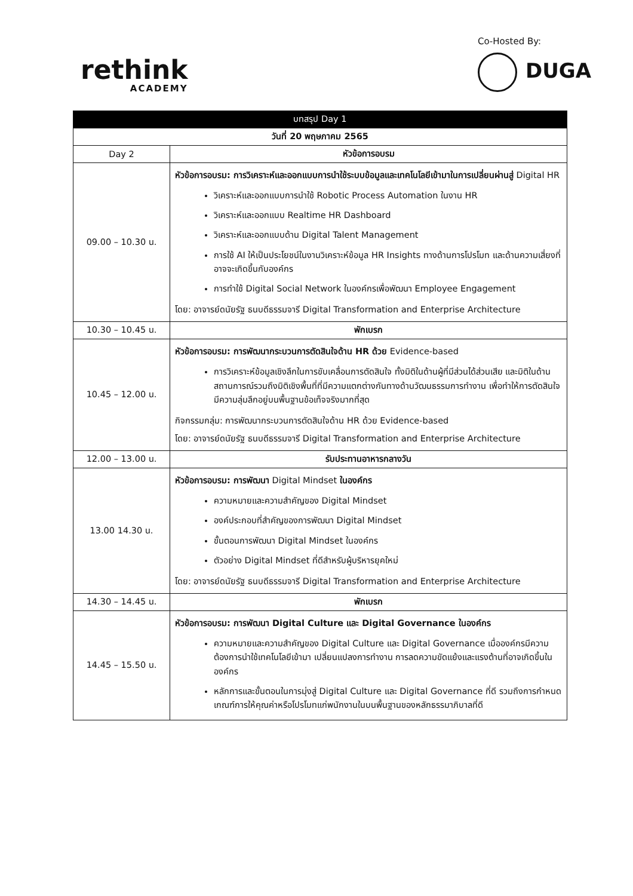rethink
ACADEMY
Co-Hosted By:
DUGA
| บทสรุป Day 1 | |
| --- | --- |
| วันที่ 20 พฤษภาคม 2565 | |
| Day 2 | หัวข้อการอบรม |
| 09.00 – 10.30 น. | หัวข้อการอบรม: การวิเคราะห์และออกแบบการนำใช้ระบบข้อมูลและเทคโนโลยีเข้ามาในการเปลี่ยนผ่านสู่ Digital HR วิเคราะห์และออกแบบการนำใช้ Robotic Process Automation ในงาน HR วิเคราะห์และออกแบบ Realtime HR Dashboard วิเคราะห์และออกแบบด้าน Digital Talent Management การใช้ AI ให้เป็นประโยชน์ในงานวิเคราะห์ข้อมูล HR Insights ทางด้านการโปรโมท และด้านความเสี่ยงที่อาจจะเกิดขึ้นกับองค์กร การทำใช้ Digital Social Network ในองค์กรเพื่อพัฒนา Employee Engagement โดย: อาจารย์ดนัยรัฐ ธนบดีธรรมจารี Digital Transformation and Enterprise Architecture |
| 10.30 – 10.45 น. | พักเบรก |
| 10.45 – 12.00 น. | หัวข้อการอบรม: การพัฒนากระบวนการตัดสินใจด้าน HR ด้วย Evidence-based การวิเคราะห์ข้อมูลเชิงลึกในการขับเคลื่อนการตัดสินใจ ทั้งมิติในด้านผู้ที่มีส่วนได้ส่วนเสีย และมิติในด้านสถานการณ์รวมถึงมิติเชิงพื้นที่ที่มีความแตกต่างกันทางด้านวัฒนธรรมการทำงาน เพื่อทำให้การตัดสินใจมีความลุ่มลึกอยู่บนพื้นฐานข้อเท็จจริงมากที่สุด กิจกรรมกลุ่ม: การพัฒนากระบวนการตัดสินใจด้าน HR ด้วย Evidence-based โดย: อาจารย์ดนัยรัฐ ธนบดีธรรมจารี Digital Transformation and Enterprise Architecture |
| 12.00 – 13.00 น. | รับประทานอาหารกลางวัน |
| 13.00 14.30 น. | หัวข้อการอบรม: การพัฒนา Digital Mindset ในองค์กร ความหมายและความสำคัญของ Digital Mindset องค์ประกอบที่สำคัญของการพัฒนา Digital Mindset ขั้นตอนการพัฒนา Digital Mindset ในองค์กร ตัวอย่าง Digital Mindset ที่ดีสำหรับผู้บริหารยุคใหม่ โดย: อาจารย์ดนัยรัฐ ธนบดีธรรมจารี Digital Transformation and Enterprise Architecture |
| 14.30 – 14.45 น. | พักเบรก |
| 14.45 – 15.50 น. | หัวข้อการอบรม: การพัฒนา Digital Culture และ Digital Governance ในองค์กร ความหมายและความสำคัญของ Digital Culture และ Digital Governance เมื่อองค์กรมีความต้องการนำใช้เทคโนโลยีเข้ามา เปลี่ยนแปลงการทำงาน การลดความขัดแย้งและแรงต้านที่อาจเกิดขึ้นในองค์กร หลักการและขั้นตอนในการมุ่งสู่ Digital Culture และ Digital Governance ที่ดี รวมถึงการกำหนดเกณฑ์การให้คุณค่าหรือโปรโมทแก่พนักงานในบนพื้นฐานของหลักธรรมาภิบาลที่ดี |